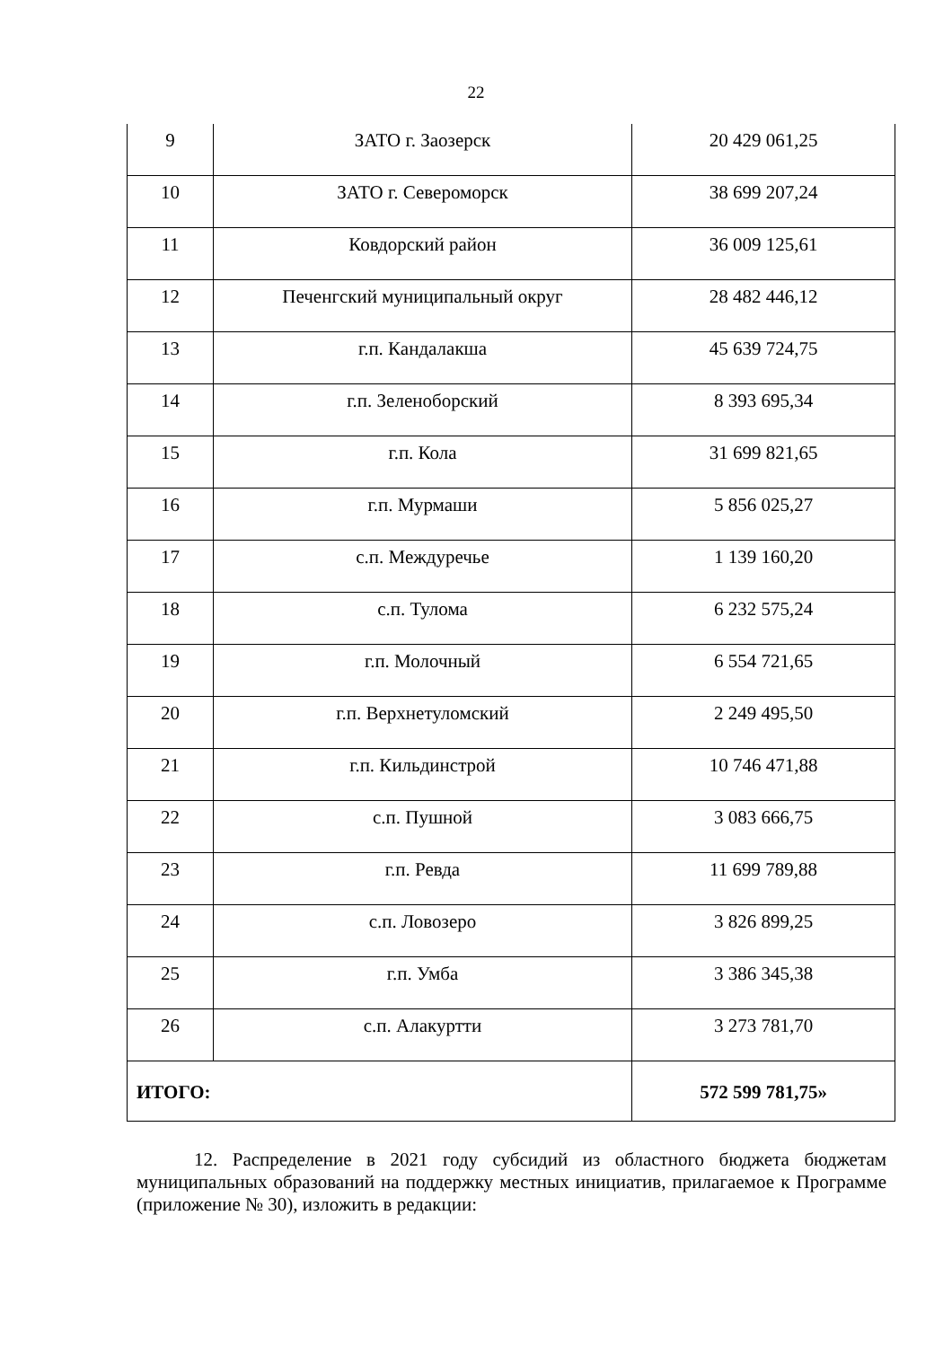22
| 9 | ЗАТО г. Заозерск | 20 429 061,25 |
| 10 | ЗАТО г. Североморск | 38 699 207,24 |
| 11 | Ковдорский район | 36 009 125,61 |
| 12 | Печенгский муниципальный округ | 28 482 446,12 |
| 13 | г.п. Кандалакша | 45 639 724,75 |
| 14 | г.п. Зеленоборский | 8 393 695,34 |
| 15 | г.п. Кола | 31 699 821,65 |
| 16 | г.п. Мурмаши | 5 856 025,27 |
| 17 | с.п. Междуречье | 1 139 160,20 |
| 18 | с.п. Тулома | 6 232 575,24 |
| 19 | г.п. Молочный | 6 554 721,65 |
| 20 | г.п. Верхнетуломский | 2 249 495,50 |
| 21 | г.п. Кильдинстрой | 10 746 471,88 |
| 22 | с.п. Пушной | 3 083 666,75 |
| 23 | г.п. Ревда | 11 699 789,88 |
| 24 | с.п. Ловозеро | 3 826 899,25 |
| 25 | г.п. Умба | 3 386 345,38 |
| 26 | с.п. Алакуртти | 3 273 781,70 |
| ИТОГО: | | 572 599 781,75» |
12. Распределение в 2021 году субсидий из областного бюджета бюджетам муниципальных образований на поддержку местных инициатив, прилагаемое к Программе (приложение № 30), изложить в редакции: